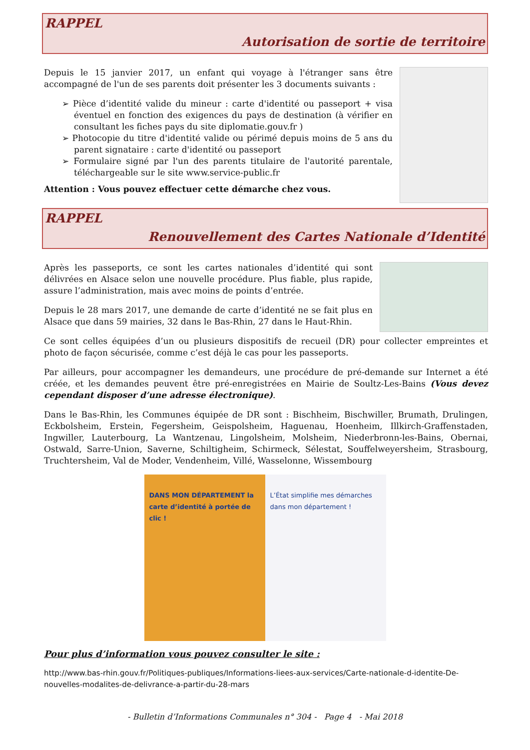RAPPEL
Autorisation de sortie de territoire
Depuis le 15 janvier 2017, un enfant qui voyage à l'étranger sans être accompagné de l'un de ses parents doit présenter les 3 documents suivants :
➢ Pièce d’identité valide du mineur : carte d'identité ou passeport + visa éventuel en fonction des exigences du pays de destination (à vérifier en consultant les fiches pays du site diplomatie.gouv.fr )
➢ Photocopie du titre d'identité valide ou périmé depuis moins de 5 ans du parent signataire : carte d'identité ou passeport
➢ Formulaire signé par l'un des parents titulaire de l'autorité parentale, téléchargeable sur le site www.service-public.fr
Attention : Vous pouvez effectuer cette démarche chez vous.
RAPPEL
Renouvellement des Cartes Nationale d’Identité
Après les passeports, ce sont les cartes nationales d’identité qui sont délivrées en Alsace selon une nouvelle procédure. Plus fiable, plus rapide, assure l’administration, mais avec moins de points d’entrée.
Depuis le 28 mars 2017, une demande de carte d’identité ne se fait plus en Alsace que dans 59 mairies, 32 dans le Bas-Rhin, 27 dans le Haut-Rhin.
Ce sont celles équipées d’un ou plusieurs dispositifs de recueil (DR) pour collecter empreintes et photo de façon sécurisée, comme c’est déjà le cas pour les passeports.
Par ailleurs, pour accompagner les demandeurs, une procédure de pré-demande sur Internet a été créée, et les demandes peuvent être pré-enregistrées en Mairie de Soultz-Les-Bains (Vous devez cependant disposer d’une adresse électronique).
Dans le Bas-Rhin, les Communes équipée de DR sont : Bischheim, Bischwiller, Brumath, Drulingen, Eckbolsheim, Erstein, Fegersheim, Geispolsheim, Haguenau, Hoenheim, Illkirch-Graffenstaden, Ingwiller, Lauterbourg, La Wantzenau, Lingolsheim, Molsheim, Niederbronn-les-Bains, Obernai, Ostwald, Sarre-Union, Saverne, Schiltigheim, Schirmeck, Sélestat, Souffelweyersheim, Strasbourg, Truchtersheim, Val de Moder, Vendenheim, Villé, Wasselonne, Wissembourg
DANS MON DÉPARTEMENT la carte d’identité à portée de clic !
L’État simplifie mes démarches dans mon département !
Pour plus d’information vous pouvez consulter le site :
http://www.bas-rhin.gouv.fr/Politiques-publiques/Informations-liees-aux-services/Carte-nationale-d-identite-De-nouvelles-modalites-de-delivrance-a-partir-du-28-mars
- Bulletin d’Informations Communales n° 304 - Page 4 - Mai 2018